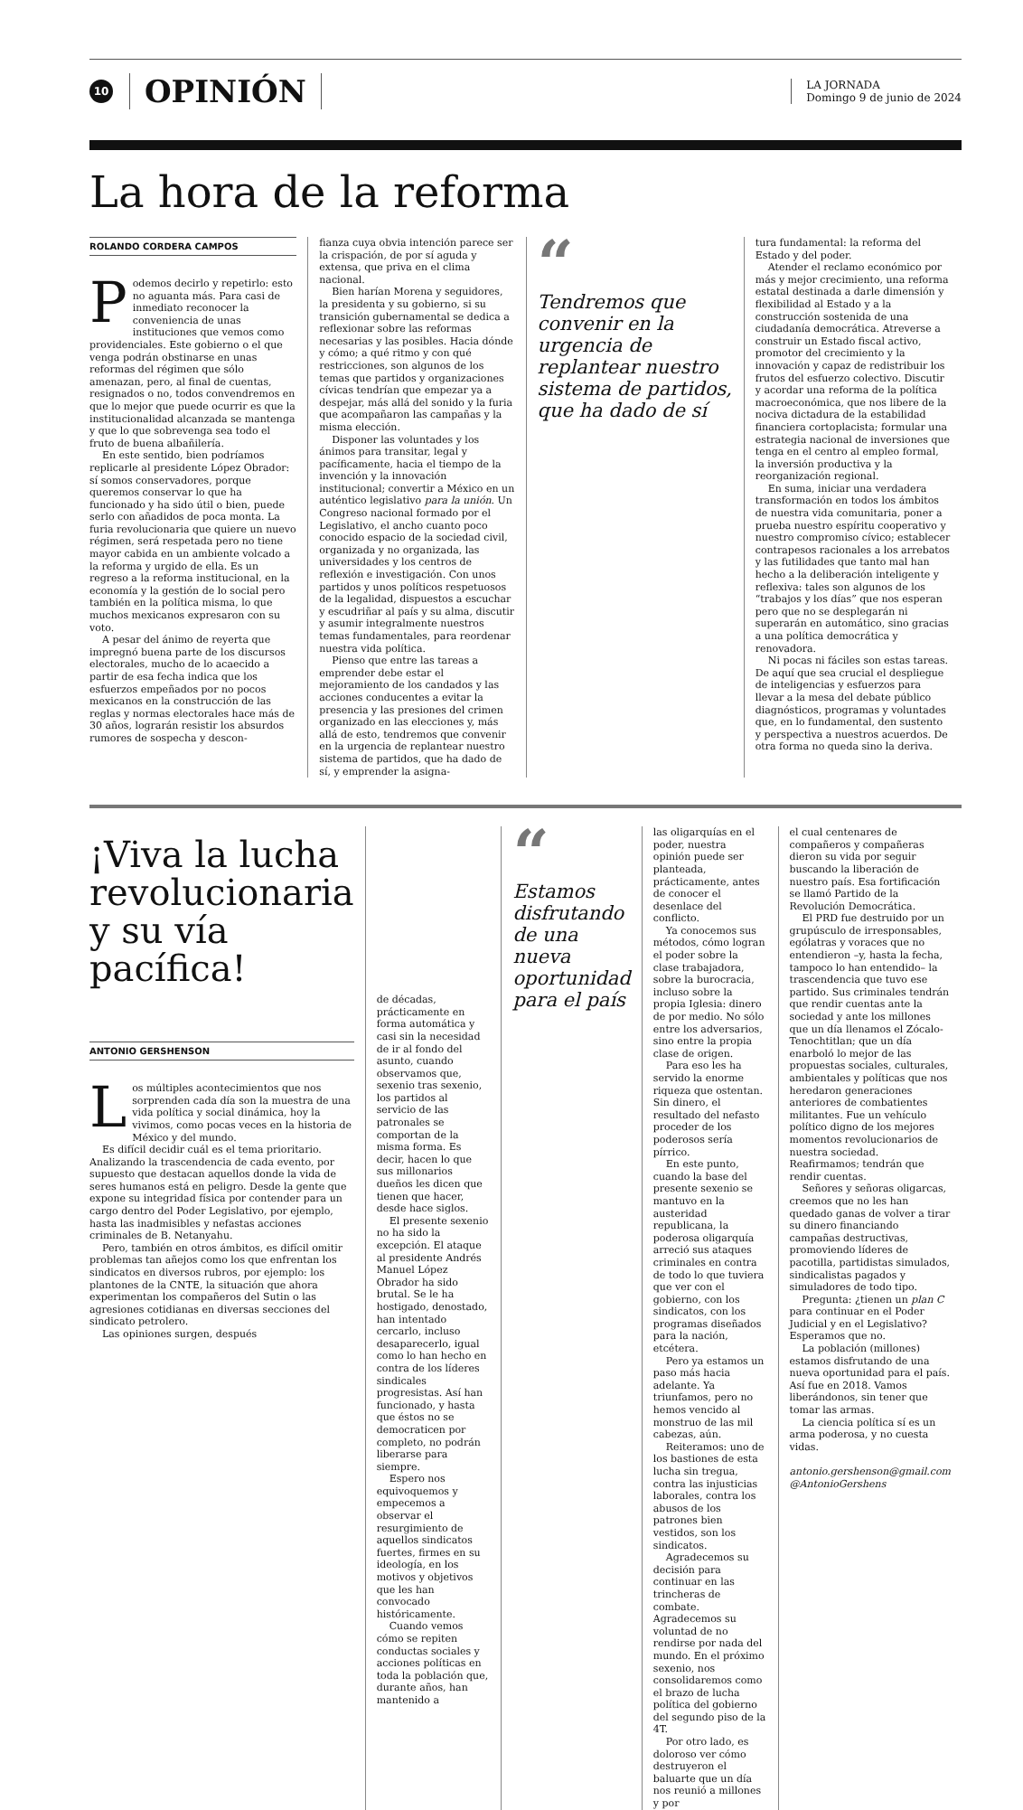10
OPINIÓN
LA JORNADA
Domingo 9 de junio de 2024
La hora de la reforma
ROLANDO CORDERA CAMPOS
Podemos decirlo y repetirlo: esto no aguanta más. Para casi de inmediato reconocer la conveniencia de unas instituciones que vemos como providenciales. Este gobierno o el que venga podrán obstinarse en unas reformas del régimen que sólo amenazan, pero, al final de cuentas, resignados o no, todos convendremos en que lo mejor que puede ocurrir es que la institucionalidad alcanzada se mantenga y que lo que sobrevenga sea todo el fruto de buena albañilería.
En este sentido, bien podríamos replicarle al presidente López Obrador: sí somos conservadores, porque queremos conservar lo que ha funcionado y ha sido útil o bien, puede serlo con añadidos de poca monta. La furia revolucionaria que quiere un nuevo régimen, será respetada pero no tiene mayor cabida en un ambiente volcado a la reforma y urgido de ella. Es un regreso a la reforma institucional, en la economía y la gestión de lo social pero también en la política misma, lo que muchos mexicanos expresaron con su voto.
A pesar del ánimo de reyerta que impregnó buena parte de los discursos electorales, mucho de lo acaecido a partir de esa fecha indica que los esfuerzos empeñados por no pocos mexicanos en la construcción de las reglas y normas electorales hace más de 30 años, lograrán resistir los absurdos rumores de sospecha y descon-
fianza cuya obvia intención parece ser la crispación, de por sí aguda y extensa, que priva en el clima nacional.
Bien harían Morena y seguidores, la presidenta y su gobierno, si su transición gubernamental se dedica a reflexionar sobre las reformas necesarias y las posibles. Hacia dónde y cómo; a qué ritmo y con qué restricciones, son algunos de los temas que partidos y organizaciones cívicas tendrían que empezar ya a despejar, más allá del sonido y la furia que acompañaron las campañas y la misma elección.
Disponer las voluntades y los ánimos para transitar, legal y pacíficamente, hacia el tiempo de la invención y la innovación institucional; convertir a México en un auténtico legislativo para la unión. Un Congreso nacional formado por el Legislativo, el ancho cuanto poco conocido espacio de la sociedad civil, organizada y no organizada, las universidades y los centros de reflexión e investigación. Con unos partidos y unos políticos respetuosos de la legalidad, dispuestos a escuchar y escudriñar al país y su alma, discutir y asumir integralmente nuestros temas fundamentales, para reordenar nuestra vida política.
Pienso que entre las tareas a emprender debe estar el mejoramiento de los candados y las acciones conducentes a evitar la presencia y las presiones del crimen organizado en las elecciones y, más allá de esto, tendremos que convenir en la urgencia de replantear nuestro sistema de partidos, que ha dado de sí, y emprender la asigna-
“
Tendremos que convenir en la urgencia de replantear nuestro sistema de partidos, que ha dado de sí
tura fundamental: la reforma del Estado y del poder.
Atender el reclamo económico por más y mejor crecimiento, una reforma estatal destinada a darle dimensión y flexibilidad al Estado y a la construcción sostenida de una ciudadanía democrática. Atreverse a construir un Estado fiscal activo, promotor del crecimiento y la innovación y capaz de redistribuir los frutos del esfuerzo colectivo. Discutir y acordar una reforma de la política macroeconómica, que nos libere de la nociva dictadura de la estabilidad financiera cortoplacista; formular una estrategia nacional de inversiones que tenga en el centro al empleo formal, la inversión productiva y la reorganización regional.
En suma, iniciar una verdadera transformación en todos los ámbitos de nuestra vida comunitaria, poner a prueba nuestro espíritu cooperativo y nuestro compromiso cívico; establecer contrapesos racionales a los arrebatos y las futilidades que tanto mal han hecho a la deliberación inteligente y reflexiva: tales son algunos de los “trabajos y los días” que nos esperan pero que no se desplegarán ni superarán en automático, sino gracias a una política democrática y renovadora.
Ni pocas ni fáciles son estas tareas. De aquí que sea crucial el despliegue de inteligencias y esfuerzos para llevar a la mesa del debate público diagnósticos, programas y voluntades que, en lo fundamental, den sustento y perspectiva a nuestros acuerdos. De otra forma no queda sino la deriva.
¡Viva la lucha revolucionaria y su vía pacífica!
ANTONIO GERSHENSON
Los múltiples acontecimientos que nos sorprenden cada día son la muestra de una vida política y social dinámica, hoy la vivimos, como pocas veces en la historia de México y del mundo.
Es difícil decidir cuál es el tema prioritario. Analizando la trascendencia de cada evento, por supuesto que destacan aquellos donde la vida de seres humanos está en peligro. Desde la gente que expone su integridad física por contender para un cargo dentro del Poder Legislativo, por ejemplo, hasta las inadmisibles y nefastas acciones criminales de B. Netanyahu.
Pero, también en otros ámbitos, es difícil omitir problemas tan añejos como los que enfrentan los sindicatos en diversos rubros, por ejemplo: los plantones de la CNTE, la situación que ahora experimentan los compañeros del Sutin o las agresiones cotidianas en diversas secciones del sindicato petrolero.
Las opiniones surgen, después
de décadas, prácticamente en forma automática y casi sin la necesidad de ir al fondo del asunto, cuando observamos que, sexenio tras sexenio, los partidos al servicio de las patronales se comportan de la misma forma. Es decir, hacen lo que sus millonarios dueños les dicen que tienen que hacer, desde hace siglos.
El presente sexenio no ha sido la excepción. El ataque al presidente Andrés Manuel López Obrador ha sido brutal. Se le ha hostigado, denostado, han intentado cercarlo, incluso desaparecerlo, igual como lo han hecho en contra de los líderes sindicales progresistas. Así han funcionado, y hasta que éstos no se democraticen por completo, no podrán liberarse para siempre.
Espero nos equivoquemos y empecemos a observar el resurgimiento de aquellos sindicatos fuertes, firmes en su ideología, en los motivos y objetivos que les han convocado históricamente.
Cuando vemos cómo se repiten conductas sociales y acciones políticas en toda la población que, durante años, han mantenido a
“
Estamos disfrutando de una nueva oportunidad para el país
las oligarquías en el poder, nuestra opinión puede ser planteada, prácticamente, antes de conocer el desenlace del conflicto.
Ya conocemos sus métodos, cómo logran el poder sobre la clase trabajadora, sobre la burocracia, incluso sobre la propia Iglesia: dinero de por medio. No sólo entre los adversarios, sino entre la propia clase de origen.
Para eso les ha servido la enorme riqueza que ostentan. Sin dinero, el resultado del nefasto proceder de los poderosos sería pírrico.
En este punto, cuando la base del presente sexenio se mantuvo en la austeridad republicana, la poderosa oligarquía arreció sus ataques criminales en contra de todo lo que tuviera que ver con el gobierno, con los sindicatos, con los programas diseñados para la nación, etcétera.
Pero ya estamos un paso más hacia adelante. Ya triunfamos, pero no hemos vencido al monstruo de las mil cabezas, aún.
Reiteramos: uno de los bastiones de esta lucha sin tregua, contra las injusticias laborales, contra los abusos de los patrones bien vestidos, son los sindicatos.
Agradecemos su decisión para continuar en las trincheras de combate. Agradecemos su voluntad de no rendirse por nada del mundo. En el próximo sexenio, nos consolidaremos como el brazo de lucha política del gobierno del segundo piso de la 4T.
Por otro lado, es doloroso ver cómo destruyeron el baluarte que un día nos reunió a millones y por
el cual centenares de compañeros y compañeras dieron su vida por seguir buscando la liberación de nuestro país. Esa fortificación se llamó Partido de la Revolución Democrática.
El PRD fue destruido por un grupúsculo de irresponsables, ególatras y voraces que no entendieron –y, hasta la fecha, tampoco lo han entendido– la trascendencia que tuvo ese partido. Sus criminales tendrán que rendir cuentas ante la sociedad y ante los millones que un día llenamos el Zócalo-Tenochtitlan; que un día enarboló lo mejor de las propuestas sociales, culturales, ambientales y políticas que nos heredaron generaciones anteriores de combatientes militantes. Fue un vehículo político digno de los mejores momentos revolucionarios de nuestra sociedad. Reafirmamos; tendrán que rendir cuentas.
Señores y señoras oligarcas, creemos que no les han quedado ganas de volver a tirar su dinero financiando campañas destructivas, promoviendo líderes de pacotilla, partidistas simulados, sindicalistas pagados y simuladores de todo tipo.
Pregunta: ¿tienen un plan C para continuar en el Poder Judicial y en el Legislativo? Esperamos que no.
La población (millones) estamos disfrutando de una nueva oportunidad para el país. Así fue en 2018. Vamos liberándonos, sin tener que tomar las armas.
La ciencia política sí es un arma poderosa, y no cuesta vidas.
antonio.gershenson@gmail.com
@AntonioGershens